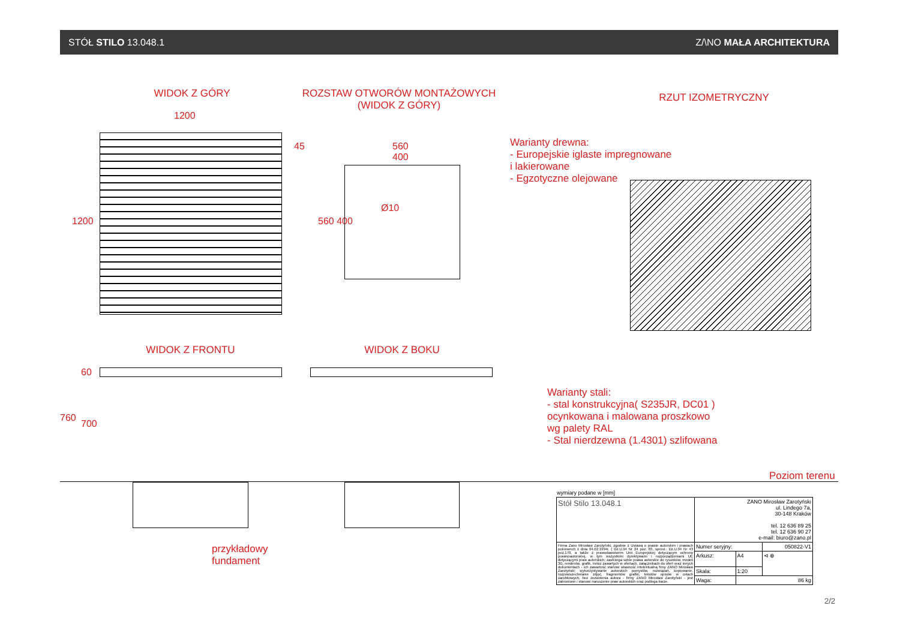STÓŁ STILO 13.048.1 Z/\NO MAŁA ARCHITEKTURA
WIDOK Z GÓRY
ROZSTAW OTWORÓW MONTAŻOWYCH
(WIDOK Z GÓRY)
RZUT IZOMETRYCZNY
1200
1200
45
560
400
Ø10
560 400
Warianty drewna:
- Europejskie iglaste impregnowane
i lakierowane
- Egzotyczne olejowane
WIDOK Z FRONTU WIDOK Z BOKU
760
700
60
Warianty stali:
- stal konstrukcyjna( S235JR, DC01 )
ocynkowana i malowana proszkowo
wg palety RAL
- Stal nierdzewna (1.4301) szlifowana
Poziom terenu
przykładowy
fundament
wymiary podane w [mm]
| Stół Stilo 13.048.1 | ZANO Mirosław Zarotyński ul. Lindego 7a, 30-148 Kraków tel. 12 636 89 25 tel. 12 636 90 27 e-mail: biuro@zano.pl | | |
| Firma Zano Mirosław Zarotyński, zgodnie z Ustawą o prawie autorskim i prawach pokrewnch z dnia 04.02.1994r. ( Dz.U.94 Nr 24 poz. 83, sprost.: Dz.U.94 Nr 43 poz.170, a także z prawodawstwem Unii Europejskiej dotyczącym ochrony prawnoautorskiej, w tym wszystkimi dyrektywami i rozporządzeniami UE dotyczącymi praw autorskich, zastrzega sobie prawa autorskie do rysunków, modeli 3D, renderów, grafik, treści zawartych w ofertach, załącznikach do ofert oraz innych dokumentach - ich zawartość stanowi własność intelektualną frmy ZANO Mirosław Zarotyński; wykorzystywanie autorskich pomysłów, rozwiązań, kopiowanie, rozpowszechnianie zdjęć, fragmentów grafiki, tekstów opisów w celach zarobkowych, bez zezwolenia autora - firmy ZANO Mirosław Zarotyński - jest zabronione i stanowi naruszenie praw autorskich oraz podlega karze. | Numer seryjny: | | 050822-V1 |
| | Arkusz: | A4 | ⊲ ⊕ |
| | Skala: | 1:20 | |
| | Waga: | 86 kg | |
2/2